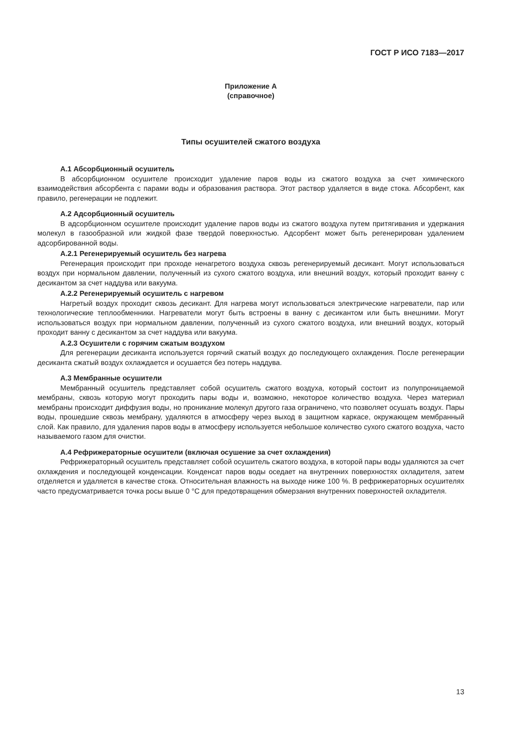ГОСТ Р ИСО 7183—2017
Приложение А
(справочное)
Типы осушителей сжатого воздуха
А.1 Абсорбционный осушитель
В абсорбционном осушителе происходит удаление паров воды из сжатого воздуха за счет химического взаимодействия абсорбента с парами воды и образования раствора. Этот раствор удаляется в виде стока. Абсорбент, как правило, регенерации не подлежит.
А.2 Адсорбционный осушитель
В адсорбционном осушителе происходит удаление паров воды из сжатого воздуха путем притягивания и удержания молекул в газообразной или жидкой фазе твердой поверхностью. Адсорбент может быть регенерирован удалением адсорбированной воды.
А.2.1 Регенерируемый осушитель без нагрева
Регенерация происходит при проходе ненагретого воздуха сквозь регенерируемый десикант. Могут использоваться воздух при нормальном давлении, полученный из сухого сжатого воздуха, или внешний воздух, который проходит ванну с десикантом за счет наддува или вакуума.
А.2.2 Регенерируемый осушитель с нагревом
Нагретый воздух проходит сквозь десикант. Для нагрева могут использоваться электрические нагреватели, пар или технологические теплообменники. Нагреватели могут быть встроены в ванну с десикантом или быть внешними. Могут использоваться воздух при нормальном давлении, полученный из сухого сжатого воздуха, или внешний воздух, который проходит ванну с десикантом за счет наддува или вакуума.
А.2.3 Осушители с горячим сжатым воздухом
Для регенерации десиканта используется горячий сжатый воздух до последующего охлаждения. После регенерации десиканта сжатый воздух охлаждается и осушается без потерь наддува.
А.3 Мембранные осушители
Мембранный осушитель представляет собой осушитель сжатого воздуха, который состоит из полупроницаемой мембраны, сквозь которую могут проходить пары воды и, возможно, некоторое количество воздуха. Через материал мембраны происходит диффузия воды, но проникание молекул другого газа ограничено, что позволяет осушать воздух. Пары воды, прошедшие сквозь мембрану, удаляются в атмосферу через выход в защитном каркасе, окружающем мембранный слой. Как правило, для удаления паров воды в атмосферу используется небольшое количество сухого сжатого воздуха, часто называемого газом для очистки.
А.4 Рефрижераторные осушители (включая осушение за счет охлаждения)
Рефрижераторный осушитель представляет собой осушитель сжатого воздуха, в которой пары воды удаляются за счет охлаждения и последующей конденсации. Конденсат паров воды оседает на внутренних поверхностях охладителя, затем отделяется и удаляется в качестве стока. Относительная влажность на выходе ниже 100 %. В рефрижераторных осушителях часто предусматривается точка росы выше 0 °С для предотвращения обмерзания внутренних поверхностей охладителя.
13